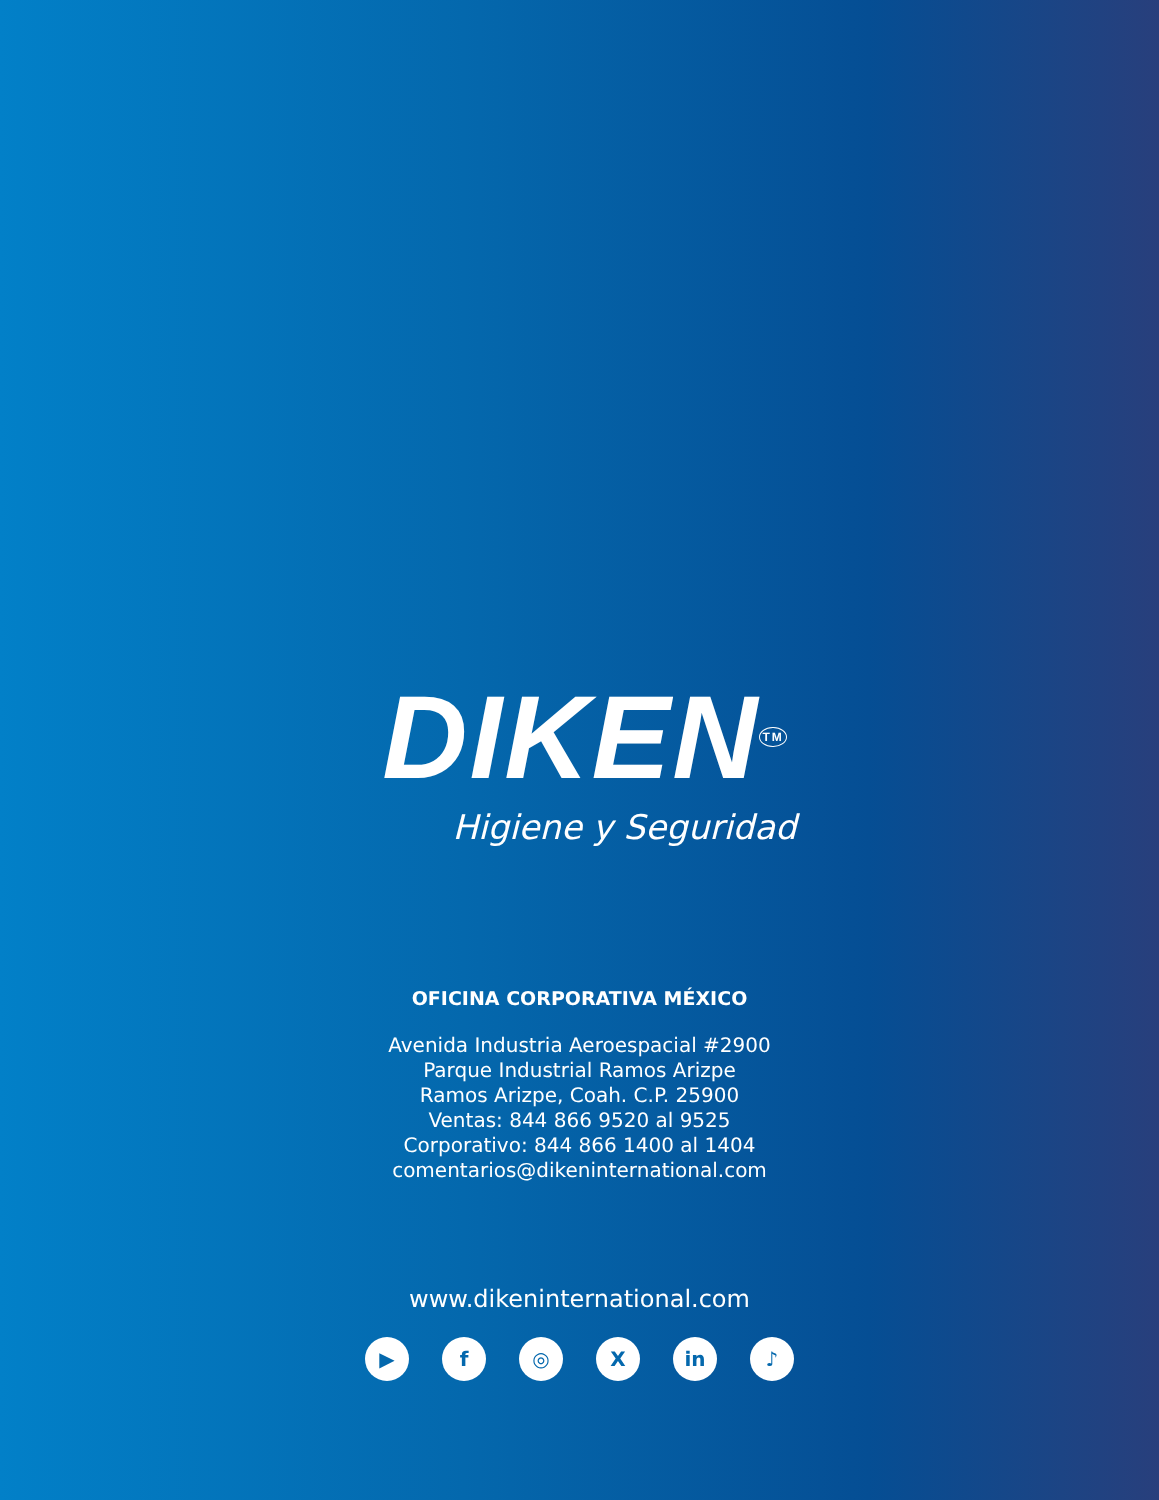DIKEN<sup>TM</sup>
Higiene y Seguridad
OFICINA CORPORATIVA MÉXICO
Avenida Industria Aeroespacial #2900
Parque Industrial Ramos Arizpe
Ramos Arizpe, Coah. C.P. 25900
Ventas: 844 866 9520 al 9525
Corporativo: 844 866 1400 al 1404
comentarios@dikeninternational.com
www.dikeninternational.com
▶ f ◎ X in ♪